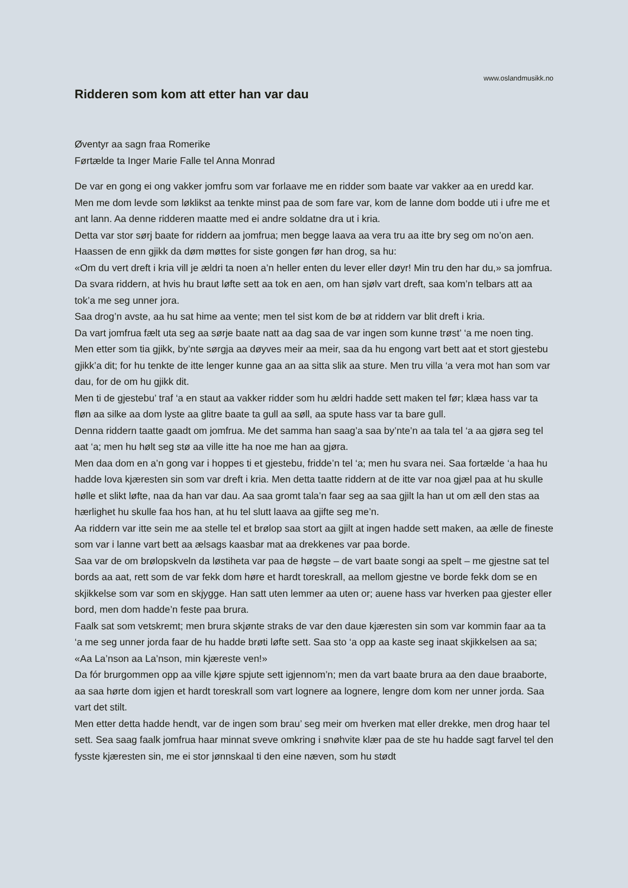www.oslandmusikk.no
Ridderen som kom att etter han var dau
Øventyr aa sagn fraa Romerike
Førtælde ta Inger Marie Falle tel Anna Monrad
De var en gong ei ong vakker jomfru som var forlaave me en ridder som baate var vakker aa en uredd kar. Men me dom levde som løklikst aa tenkte minst paa de som fare var, kom de lanne dom bodde uti i ufre me et ant lann. Aa denne ridderen maatte med ei andre soldatne dra ut i kria.
Detta var stor sørj baate for riddern aa jomfrua; men begge laava aa vera tru aa itte bry seg om no’on aen.
Haassen de enn gjikk da døm møttes for siste gongen før han drog, sa hu:
«Om du vert dreft i kria vill je ældri ta noen a’n heller enten du lever eller døyr! Min tru den har du,» sa jomfrua.
Da svara riddern, at hvis hu braut løfte sett aa tok en aen, om han sjølv vart dreft, saa kom’n telbars att aa tok’a me seg unner jora.
Saa drog’n avste, aa hu sat hime aa vente; men tel sist kom de bø at riddern var blit dreft i kria.
Da vart jomfrua fælt uta seg aa sørje baate natt aa dag saa de var ingen som kunne trøst’ ‘a me noen ting. Men etter som tia gjikk, by’nte sørgja aa døyves meir aa meir, saa da hu engong vart bett aat et stort gjestebu gjikk’a dit; for hu tenkte de itte lenger kunne gaa an aa sitta slik aa sture. Men tru villa ‘a vera mot han som var dau, for de om hu gjikk dit.
Men ti de gjestebu’ traf ‘a en staut aa vakker ridder som hu ældri hadde sett maken tel før; klæa hass var ta fløn aa silke aa dom lyste aa glitre baate ta gull aa søll, aa spute hass var ta bare gull.
Denna riddern taatte gaadt om jomfrua. Me det samma han saag’a saa by’nte’n aa tala tel ‘a aa gjøra seg tel aat ‘a; men hu hølt seg stø aa ville itte ha noe me han aa gjøra.
Men daa dom en a’n gong var i hoppes ti et gjestebu, fridde’n tel ‘a; men hu svara nei. Saa fortælde ‘a haa hu hadde lova kjæresten sin som var dreft i kria. Men detta taatte riddern at de itte var noa gjæl paa at hu skulle hølle et slikt løfte, naa da han var dau. Aa saa gromt tala’n faar seg aa saa gjilt la han ut om æll den stas aa hærlighet hu skulle faa hos han, at hu tel slutt laava aa gjifte seg me’n.
Aa riddern var itte sein me aa stelle tel et brølop saa stort aa gjilt at ingen hadde sett maken, aa ælle de fineste som var i lanne vart bett aa ælsags kaasbar mat aa drekkenes var paa borde.
Saa var de om brølopskveln da løstiheta var paa de høgste – de vart baate songi aa spelt – me gjestne sat tel bords aa aat, rett som de var fekk dom høre et hardt toreskrall, aa mellom gjestne ve borde fekk dom se en skjikkelse som var som en skjygge. Han satt uten lemmer aa uten or; auene hass var hverken paa gjester eller bord, men dom hadde’n feste paa brura.
Faalk sat som vetskremt; men brura skjønte straks de var den daue kjæresten sin som var kommin faar aa ta ‘a me seg unner jorda faar de hu hadde brøti løfte sett. Saa sto ‘a opp aa kaste seg inaat skjikkelsen aa sa;
«Aa La’nson aa La’nson, min kjæreste ven!»
Da fór brurgommen opp aa ville kjøre spjute sett igjennom’n; men da vart baate brura aa den daue braaborte, aa saa hørte dom igjen et hardt toreskrall som vart lognere aa lognere, lengre dom kom ner unner jorda. Saa vart det stilt.
Men etter detta hadde hendt, var de ingen som brau’ seg meir om hverken mat eller drekke, men drog haar tel sett. Sea saag faalk jomfrua haar minnat sveve omkring i snøhvite klær paa de ste hu hadde sagt farvel tel den fysste kjæresten sin, me ei stor jønnskaal ti den eine næven, som hu stødt